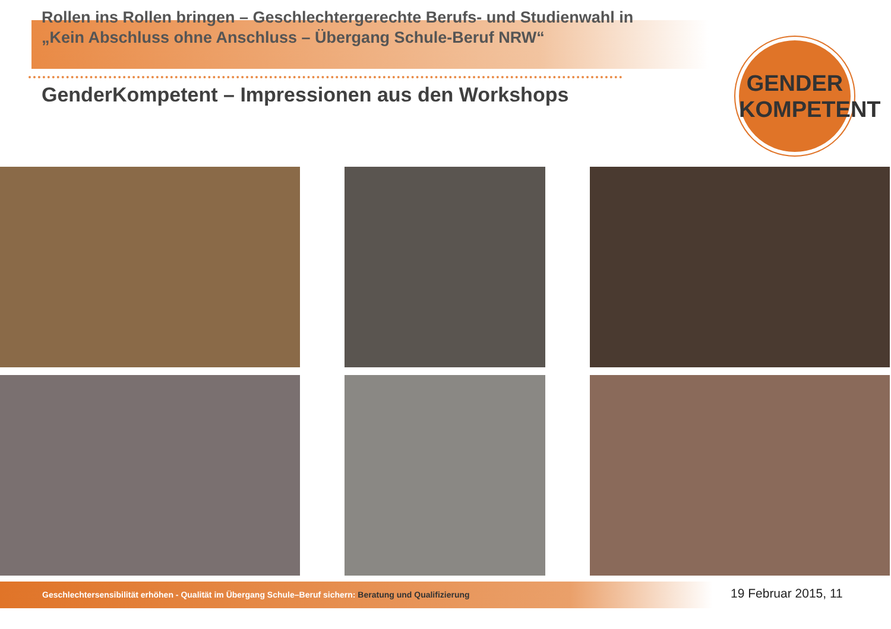Rollen ins Rollen bringen – Geschlechtergerechte Berufs- und Studienwahl in
„Kein Abschluss ohne Anschluss – Übergang Schule-Beruf NRW“
GenderKompetent – Impressionen aus den Workshops
GENDER
KOMPETENT
Geschlechtersensibilität erhöhen - Qualität im Übergang Schule–Beruf sichern: Beratung und Qualifizierung 19 Februar 2015, 11